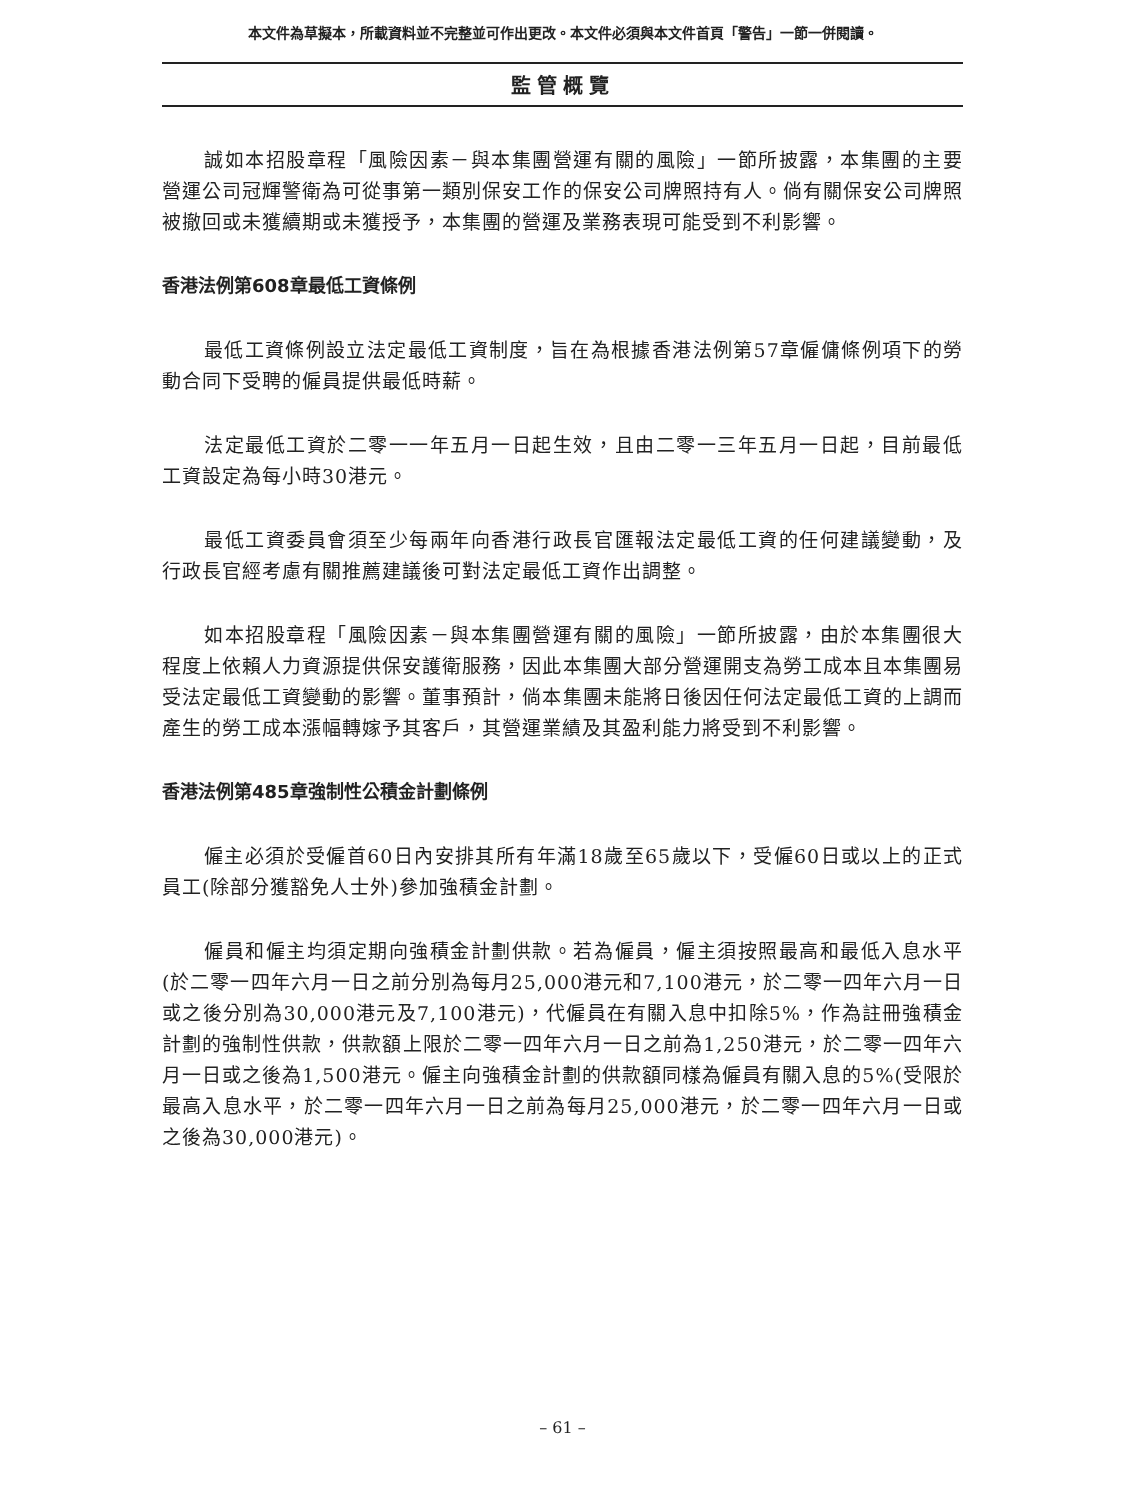本文件為草擬本，所載資料並不完整並可作出更改。本文件必須與本文件首頁「警告」一節一併閱讀。
監管概覽
誠如本招股章程「風險因素－與本集團營運有關的風險」一節所披露，本集團的主要營運公司冠輝警衛為可從事第一類別保安工作的保安公司牌照持有人。倘有關保安公司牌照被撤回或未獲續期或未獲授予，本集團的營運及業務表現可能受到不利影響。
香港法例第608章最低工資條例
最低工資條例設立法定最低工資制度，旨在為根據香港法例第57章僱傭條例項下的勞動合同下受聘的僱員提供最低時薪。
法定最低工資於二零一一年五月一日起生效，且由二零一三年五月一日起，目前最低工資設定為每小時30港元。
最低工資委員會須至少每兩年向香港行政長官匯報法定最低工資的任何建議變動，及行政長官經考慮有關推薦建議後可對法定最低工資作出調整。
如本招股章程「風險因素－與本集團營運有關的風險」一節所披露，由於本集團很大程度上依賴人力資源提供保安護衛服務，因此本集團大部分營運開支為勞工成本且本集團易受法定最低工資變動的影響。董事預計，倘本集團未能將日後因任何法定最低工資的上調而產生的勞工成本漲幅轉嫁予其客戶，其營運業績及其盈利能力將受到不利影響。
香港法例第485章強制性公積金計劃條例
僱主必須於受僱首60日內安排其所有年滿18歲至65歲以下，受僱60日或以上的正式員工(除部分獲豁免人士外)參加強積金計劃。
僱員和僱主均須定期向強積金計劃供款。若為僱員，僱主須按照最高和最低入息水平(於二零一四年六月一日之前分別為每月25,000港元和7,100港元，於二零一四年六月一日或之後分別為30,000港元及7,100港元)，代僱員在有關入息中扣除5%，作為註冊強積金計劃的強制性供款，供款額上限於二零一四年六月一日之前為1,250港元，於二零一四年六月一日或之後為1,500港元。僱主向強積金計劃的供款額同樣為僱員有關入息的5%(受限於最高入息水平，於二零一四年六月一日之前為每月25,000港元，於二零一四年六月一日或之後為30,000港元)。
– 61 –